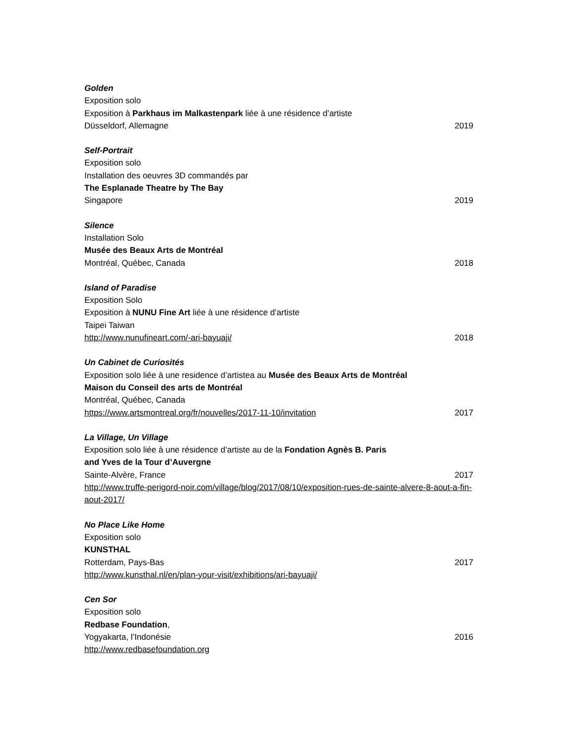Golden
Exposition solo
Exposition à Parkhaus im Malkastenpark liée à une résidence d’artiste
Düsseldorf, Allemagne 2019
Self-Portrait
Exposition solo
Installation des oeuvres 3D commandés par
The Esplanade Theatre by The Bay
Singapore 2019
Silence
Installation Solo
Musée des Beaux Arts de Montréal
Montréal, Québec, Canada 2018
Island of Paradise
Exposition Solo
Exposition à NUNU Fine Art liée à une résidence d’artiste
Taipei Taiwan
http://www.nunufineart.com/-ari-bayuaji/ 2018
Un Cabinet de Curiosités
Exposition solo liée à une residence d’artistea au Musée des Beaux Arts de Montréal
Maison du Conseil des arts de Montréal
Montréal, Québec, Canada
https://www.artsmontreal.org/fr/nouvelles/2017-11-10/invitation 2017
La Village, Un Village
Exposition solo liée à une résidence d’artiste au de la Fondation Agnès B. Paris
and Yves de la Tour d’Auvergne
Sainte-Alvère, France 2017
http://www.truffe-perigord-noir.com/village/blog/2017/08/10/exposition-rues-de-sainte-alvere-8-aout-a-fin-aout-2017/
No Place Like Home
Exposition solo
KUNSTHAL
Rotterdam, Pays-Bas 2017
http://www.kunsthal.nl/en/plan-your-visit/exhibitions/ari-bayuaji/
Cen Sor
Exposition solo
Redbase Foundation,
Yogyakarta, l’Indonésie 2016
http://www.redbasefoundation.org